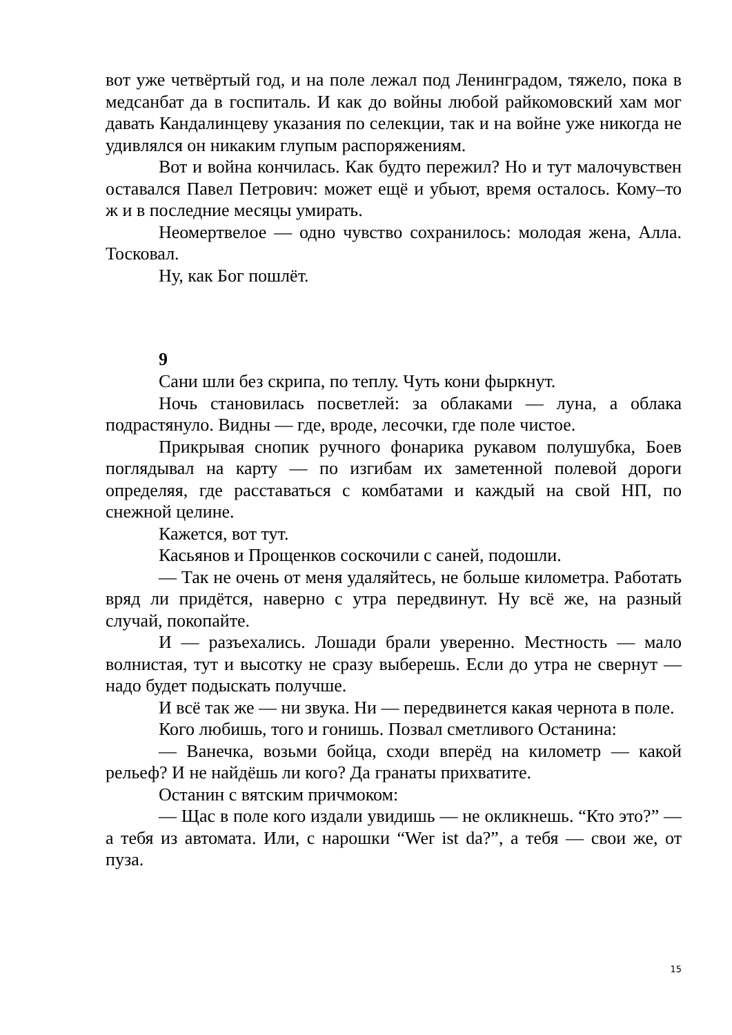вот уже четвёртый год, и на поле лежал под Ленинградом, тяжело, пока в медсанбат да в госпиталь. И как до войны любой райкомовский хам мог давать Кандалинцеву указания по селекции, так и на войне уже никогда не удивлялся он никаким глупым распоряжениям.
Вот и война кончилась. Как будто пережил? Но и тут малочувствен оставался Павел Петрович: может ещё и убьют, время осталось. Кому–то ж и в последние месяцы умирать.
Неомертвелое — одно чувство сохранилось: молодая жена, Алла. Тосковал.
Ну, как Бог пошлёт.
9
Сани шли без скрипа, по теплу. Чуть кони фыркнут.
Ночь становилась посветлей: за облаками — луна, а облака подрастянуло. Видны — где, вроде, лесочки, где поле чистое.
Прикрывая снопик ручного фонарика рукавом полушубка, Боев поглядывал на карту — по изгибам их заметенной полевой дороги определяя, где расставаться с комбатами и каждый на свой НП, по снежной целине.
Кажется, вот тут.
Касьянов и Прощенков соскочили с саней, подошли.
— Так не очень от меня удаляйтесь, не больше километра. Работать вряд ли придётся, наверно с утра передвинут. Ну всё же, на разный случай, покопайте.
И — разъехались. Лошади брали уверенно. Местность — мало волнистая, тут и высотку не сразу выберешь. Если до утра не свернут — надо будет подыскать получше.
И всё так же — ни звука. Ни — передвинется какая чернота в поле.
Кого любишь, того и гонишь. Позвал сметливого Останина:
— Ванечка, возьми бойца, сходи вперёд на километр — какой рельеф? И не найдёшь ли кого? Да гранаты прихватите.
Останин с вятским причмоком:
— Щас в поле кого издали увидишь — не окликнешь. “Кто это?” — а тебя из автомата. Или, с нарошки “Wer ist da?”, а тебя — свои же, от пуза.
15